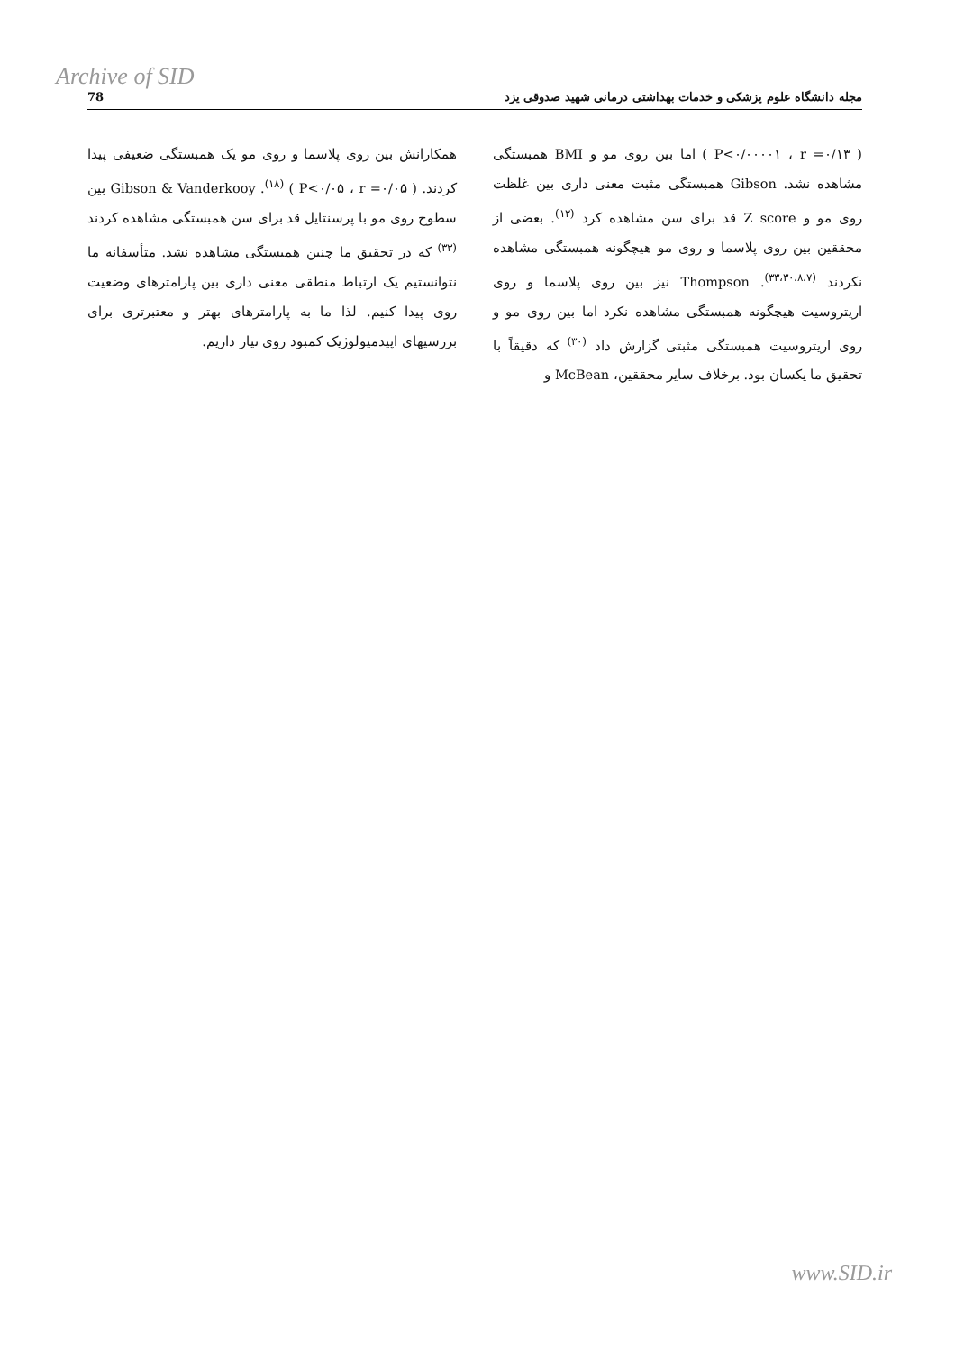Archive of SID
78 مجله دانشگاه علوم پزشکی و خدمات بهداشتی درمانی شهید صدوقی یزد
( P<۰/۰۰۰۰۱ ، r =۰/۱۳ ) اما بین روی مو و BMI همبستگی مشاهده نشد. Gibson همبستگی مثبت معنی داری بین غلظت روی مو و Z score قد برای سن مشاهده کرد <sup>(۱۲)</sup>. بعضی از محققین بین روی پلاسما و روی مو هیچگونه همبستگی مشاهده نکردند <sup>(۳۳،۳۰،۸،۷)</sup>. Thompson نیز بین روی پلاسما و روی اریتروسیت هیچگونه همبستگی مشاهده نکرد اما بین روی مو و روی اریتروسیت همبستگی مثبتی گزارش داد <sup>(۳۰)</sup> که دقیقاً با تحقیق ما یکسان بود. برخلاف سایر محققین، McBean و
همکارانش بین روی پلاسما و روی مو یک همبستگی ضعیفی پیدا کردند. ( P<۰/۰۵ ، r =۰/۰۵ ) <sup>(۱۸)</sup>. Gibson & Vanderkooy بین سطوح روی مو با پرسنتایل قد برای سن همبستگی مشاهده کردند <sup>(۳۳)</sup> که در تحقیق ما چنین همبستگی مشاهده نشد. متأسفانه ما نتوانستیم یک ارتباط منطقی معنی داری بین پارامترهای وضعیت روی پیدا کنیم. لذا ما به پارامترهای بهتر و معتبرتری برای بررسیهای اپیدمیولوژیک کمبود روی نیاز داریم.
www.SID.ir